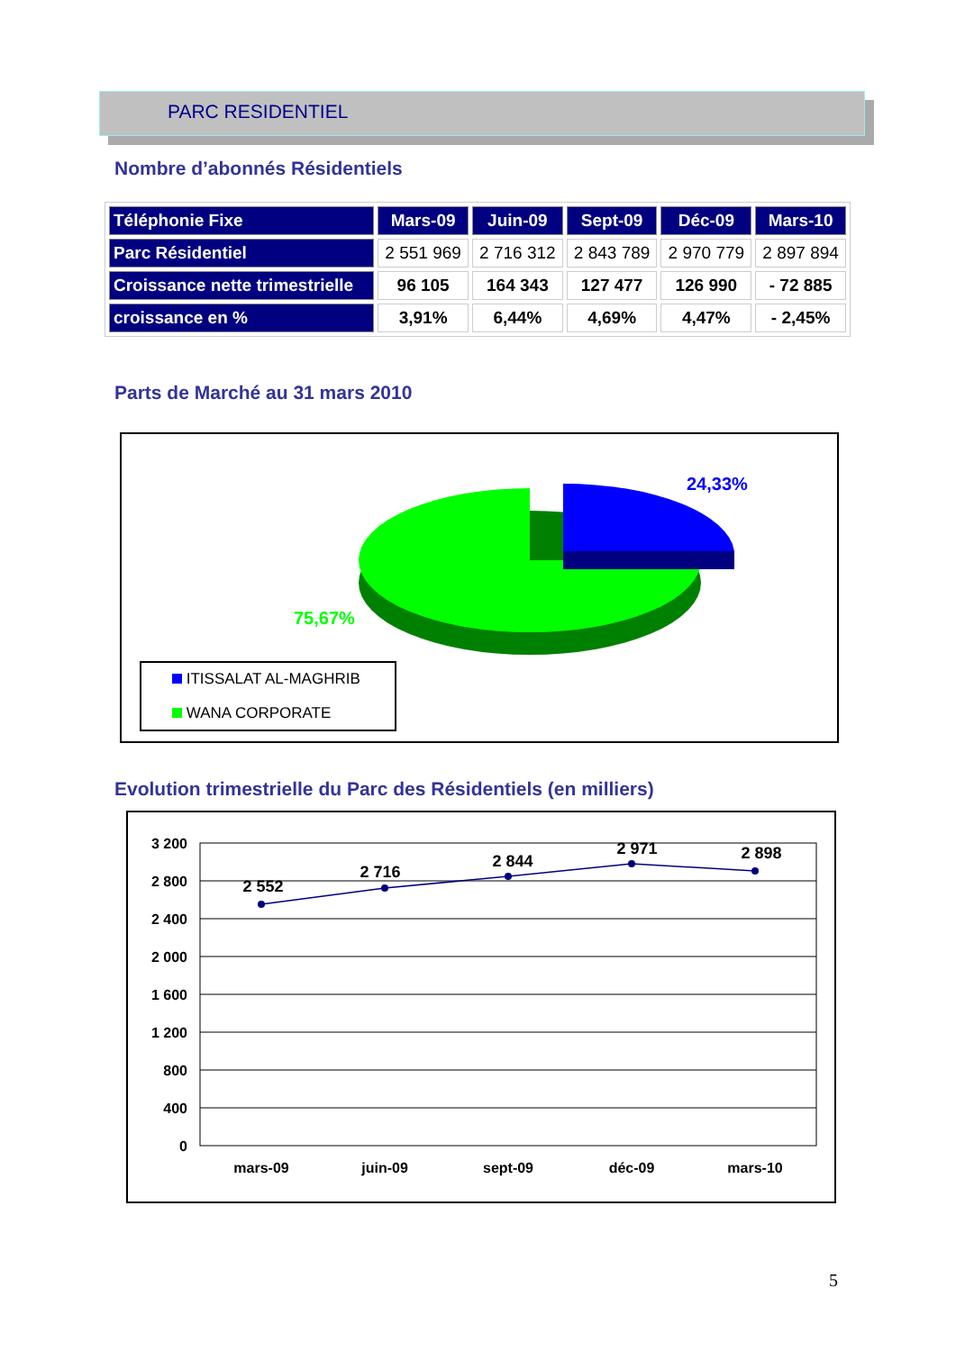PARC RESIDENTIEL
Nombre d’abonnés Résidentiels
| Téléphonie Fixe | Mars-09 | Juin-09 | Sept-09 | Déc-09 | Mars-10 |
| --- | --- | --- | --- | --- | --- |
| Parc Résidentiel | 2 551 969 | 2 716 312 | 2 843 789 | 2 970 779 | 2 897 894 |
| Croissance nette trimestrielle | 96 105 | 164 343 | 127 477 | 126 990 | - 72 885 |
| croissance en % | 3,91% | 6,44% | 4,69% | 4,47% | - 2,45% |
Parts de Marché au 31 mars 2010
24,33%
75,67%
ITISSALAT AL-MAGHRIB
WANA CORPORATE
Evolution trimestrielle du Parc des Résidentiels (en milliers)
3 200
2 800
2 400
2 000
1 600
1 200
800
400
0
2 552
2 716
2 844
2 971
2 898
mars-09
juin-09
sept-09
déc-09
mars-10
5